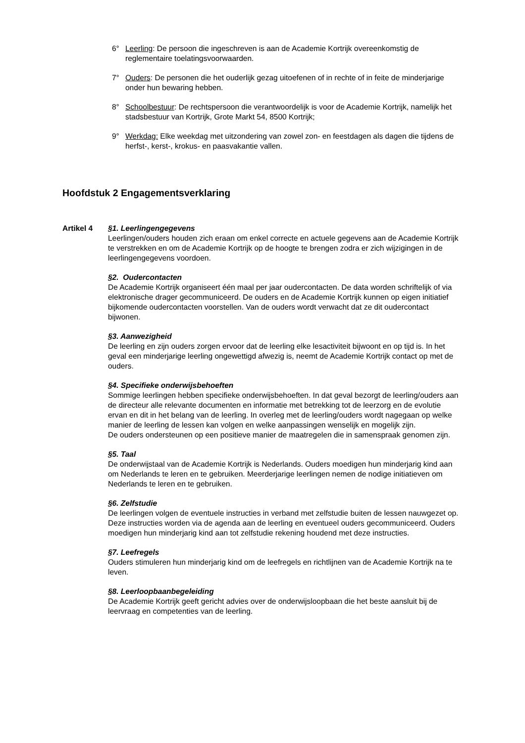6° Leerling: De persoon die ingeschreven is aan de Academie Kortrijk overeenkomstig de reglementaire toelatingsvoorwaarden.
7° Ouders: De personen die het ouderlijk gezag uitoefenen of in rechte of in feite de minderjarige onder hun bewaring hebben.
8° Schoolbestuur: De rechtspersoon die verantwoordelijk is voor de Academie Kortrijk, namelijk het stadsbestuur van Kortrijk, Grote Markt 54, 8500 Kortrijk;
9° Werkdag: Elke weekdag met uitzondering van zowel zon- en feestdagen als dagen die tijdens de herfst-, kerst-, krokus- en paasvakantie vallen.
Hoofdstuk 2 Engagementsverklaring
Artikel 4 §1. Leerlingengegevens
Leerlingen/ouders houden zich eraan om enkel correcte en actuele gegevens aan de Academie Kortrijk te verstrekken en om de Academie Kortrijk op de hoogte te brengen zodra er zich wijzigingen in de leerlingengegevens voordoen.
§2. Oudercontacten
De Academie Kortrijk organiseert één maal per jaar oudercontacten. De data worden schriftelijk of via elektronische drager gecommuniceerd. De ouders en de Academie Kortrijk kunnen op eigen initiatief bijkomende oudercontacten voorstellen. Van de ouders wordt verwacht dat ze dit oudercontact bijwonen.
§3. Aanwezigheid
De leerling en zijn ouders zorgen ervoor dat de leerling elke lesactiviteit bijwoont en op tijd is. In het geval een minderjarige leerling ongewettigd afwezig is, neemt de Academie Kortrijk contact op met de ouders.
§4. Specifieke onderwijsbehoeften
Sommige leerlingen hebben specifieke onderwijsbehoeften. In dat geval bezorgt de leerling/ouders aan de directeur alle relevante documenten en informatie met betrekking tot de leerzorg en de evolutie ervan en dit in het belang van de leerling. In overleg met de leerling/ouders wordt nagegaan op welke manier de leerling de lessen kan volgen en welke aanpassingen wenselijk en mogelijk zijn.
De ouders ondersteunen op een positieve manier de maatregelen die in samenspraak genomen zijn.
§5. Taal
De onderwijstaal van de Academie Kortrijk is Nederlands. Ouders moedigen hun minderjarig kind aan om Nederlands te leren en te gebruiken. Meerderjarige leerlingen nemen de nodige initiatieven om Nederlands te leren en te gebruiken.
§6. Zelfstudie
De leerlingen volgen de eventuele instructies in verband met zelfstudie buiten de lessen nauwgezet op. Deze instructies worden via de agenda aan de leerling en eventueel ouders gecommuniceerd. Ouders moedigen hun minderjarig kind aan tot zelfstudie rekening houdend met deze instructies.
§7. Leefregels
Ouders stimuleren hun minderjarig kind om de leefregels en richtlijnen van de Academie Kortrijk na te leven.
§8. Leerloopbaanbegeleiding
De Academie Kortrijk geeft gericht advies over de onderwijsloopbaan die het beste aansluit bij de leervraag en competenties van de leerling.